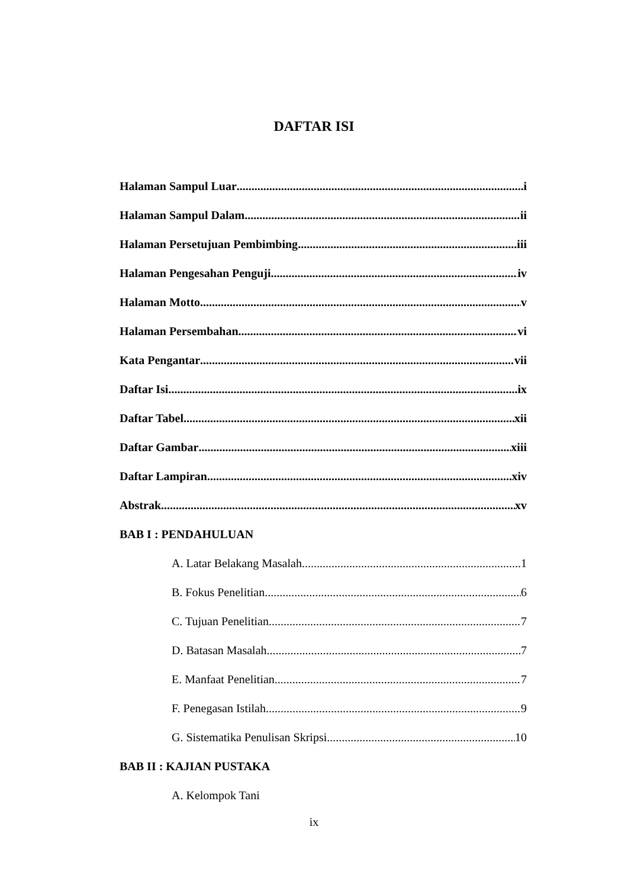DAFTAR ISI
Halaman Sampul Luar i
Halaman Sampul Dalam ii
Halaman Persetujuan Pembimbing iii
Halaman Pengesahan Penguji iv
Halaman Motto v
Halaman Persembahan vi
Kata Pengantar vii
Daftar Isi ix
Daftar Tabel xii
Daftar Gambar xiii
Daftar Lampiran xiv
Abstrak xv
BAB I : PENDAHULUAN
A. Latar Belakang Masalah 1
B. Fokus Penelitian 6
C. Tujuan Penelitian 7
D. Batasan Masalah 7
E. Manfaat Penelitian 7
F. Penegasan Istilah 9
G. Sistematika Penulisan Skripsi 10
BAB II : KAJIAN PUSTAKA
A. Kelompok Tani
ix